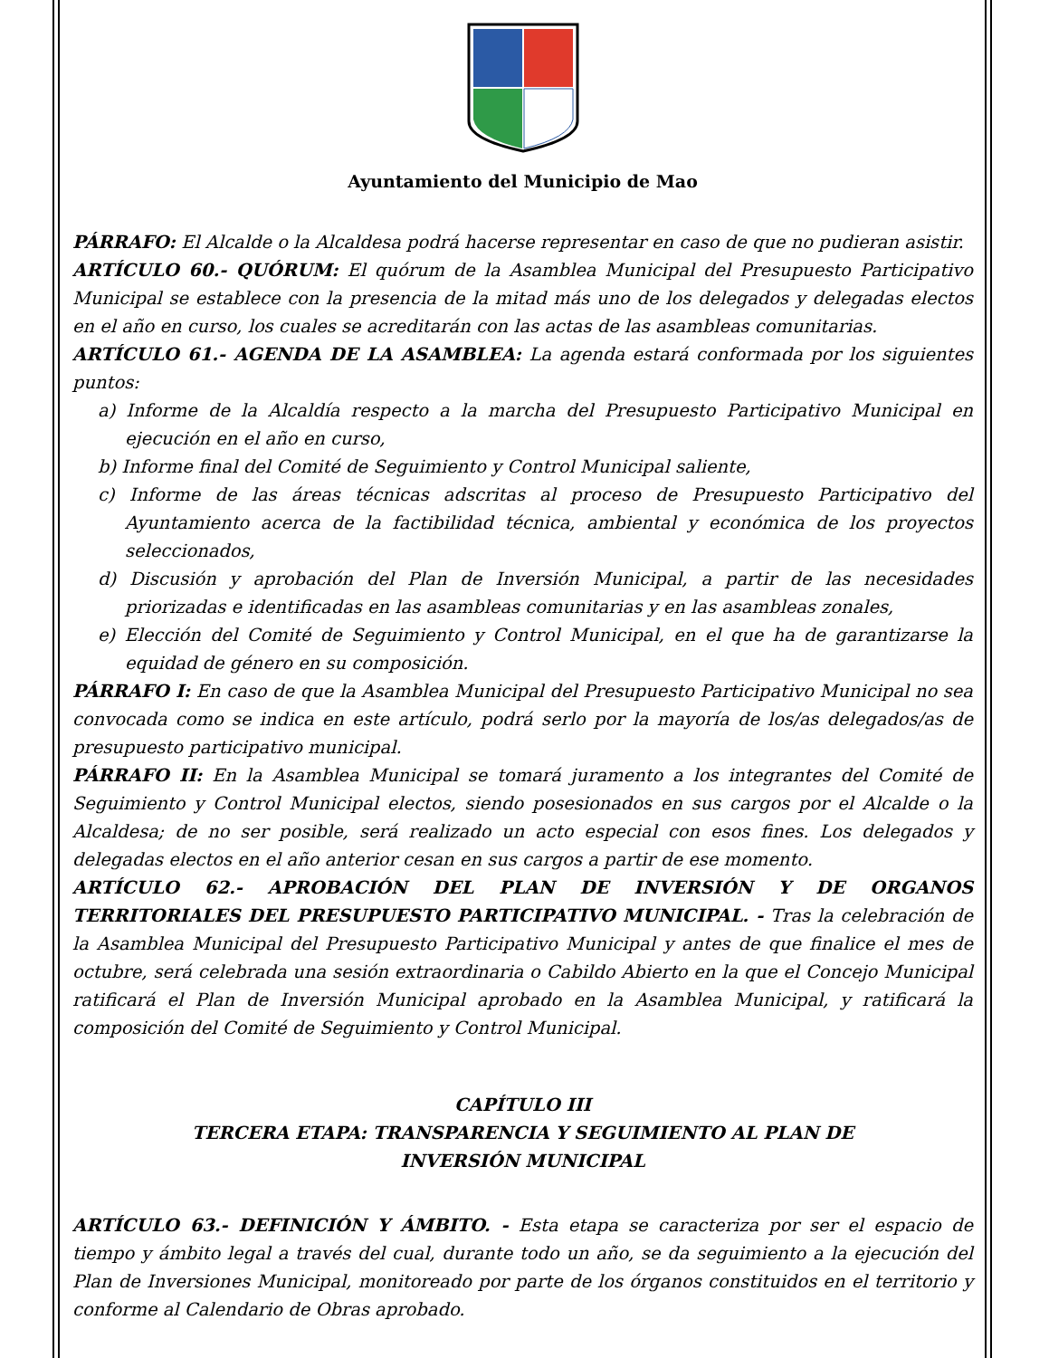Ayuntamiento del Municipio de Mao
PÁRRAFO: El Alcalde o la Alcaldesa podrá hacerse representar en caso de que no pudieran asistir.
ARTÍCULO 60.- QUÓRUM: El quórum de la Asamblea Municipal del Presupuesto Participativo Municipal se establece con la presencia de la mitad más uno de los delegados y delegadas electos en el año en curso, los cuales se acreditarán con las actas de las asambleas comunitarias.
ARTÍCULO 61.- AGENDA DE LA ASAMBLEA: La agenda estará conformada por los siguientes puntos:
a) Informe de la Alcaldía respecto a la marcha del Presupuesto Participativo Municipal en ejecución en el año en curso,
b) Informe final del Comité de Seguimiento y Control Municipal saliente,
c) Informe de las áreas técnicas adscritas al proceso de Presupuesto Participativo del Ayuntamiento acerca de la factibilidad técnica, ambiental y económica de los proyectos seleccionados,
d) Discusión y aprobación del Plan de Inversión Municipal, a partir de las necesidades priorizadas e identificadas en las asambleas comunitarias y en las asambleas zonales,
e) Elección del Comité de Seguimiento y Control Municipal, en el que ha de garantizarse la equidad de género en su composición.
PÁRRAFO I: En caso de que la Asamblea Municipal del Presupuesto Participativo Municipal no sea convocada como se indica en este artículo, podrá serlo por la mayoría de los/as delegados/as de presupuesto participativo municipal.
PÁRRAFO II: En la Asamblea Municipal se tomará juramento a los integrantes del Comité de Seguimiento y Control Municipal electos, siendo posesionados en sus cargos por el Alcalde o la Alcaldesa; de no ser posible, será realizado un acto especial con esos fines. Los delegados y delegadas electos en el año anterior cesan en sus cargos a partir de ese momento.
ARTÍCULO 62.- APROBACIÓN DEL PLAN DE INVERSIÓN Y DE ORGANOS TERRITORIALES DEL PRESUPUESTO PARTICIPATIVO MUNICIPAL. - Tras la celebración de la Asamblea Municipal del Presupuesto Participativo Municipal y antes de que finalice el mes de octubre, será celebrada una sesión extraordinaria o Cabildo Abierto en la que el Concejo Municipal ratificará el Plan de Inversión Municipal aprobado en la Asamblea Municipal, y ratificará la composición del Comité de Seguimiento y Control Municipal.
CAPÍTULO III
TERCERA ETAPA: TRANSPARENCIA Y SEGUIMIENTO AL PLAN DE
INVERSIÓN MUNICIPAL
ARTÍCULO 63.- DEFINICIÓN Y ÁMBITO. - Esta etapa se caracteriza por ser el espacio de tiempo y ámbito legal a través del cual, durante todo un año, se da seguimiento a la ejecución del Plan de Inversiones Municipal, monitoreado por parte de los órganos constituidos en el territorio y conforme al Calendario de Obras aprobado.